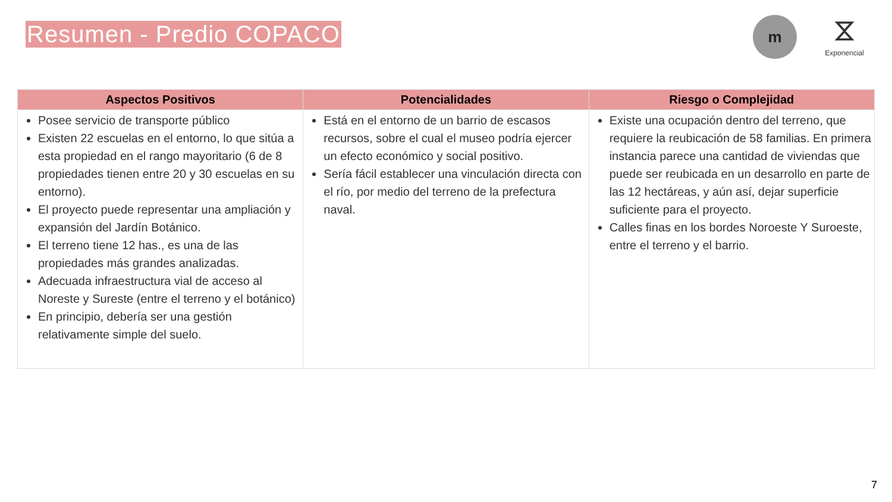Resumen - Predio COPACO
m
⧖
Exponencial
| Aspectos Positivos | Potencialidades | Riesgo o Complejidad |
| --- | --- | --- |
| Posee servicio de transporte público Existen 22 escuelas en el entorno, lo que sitúa a esta propiedad en el rango mayoritario (6 de 8 propiedades tienen entre 20 y 30 escuelas en su entorno). El proyecto puede representar una ampliación y expansión del Jardín Botánico. El terreno tiene 12 has., es una de las propiedades más grandes analizadas. Adecuada infraestructura vial de acceso al Noreste y Sureste (entre el terreno y el botánico) En principio, debería ser una gestión relativamente simple del suelo. | Está en el entorno de un barrio de escasos recursos, sobre el cual el museo podría ejercer un efecto económico y social positivo. Sería fácil establecer una vinculación directa con el río, por medio del terreno de la prefectura naval. | Existe una ocupación dentro del terreno, que requiere la reubicación de 58 familias. En primera instancia parece una cantidad de viviendas que puede ser reubicada en un desarrollo en parte de las 12 hectáreas, y aún así, dejar superficie suficiente para el proyecto. Calles finas en los bordes Noroeste Y Suroeste, entre el terreno y el barrio. |
7